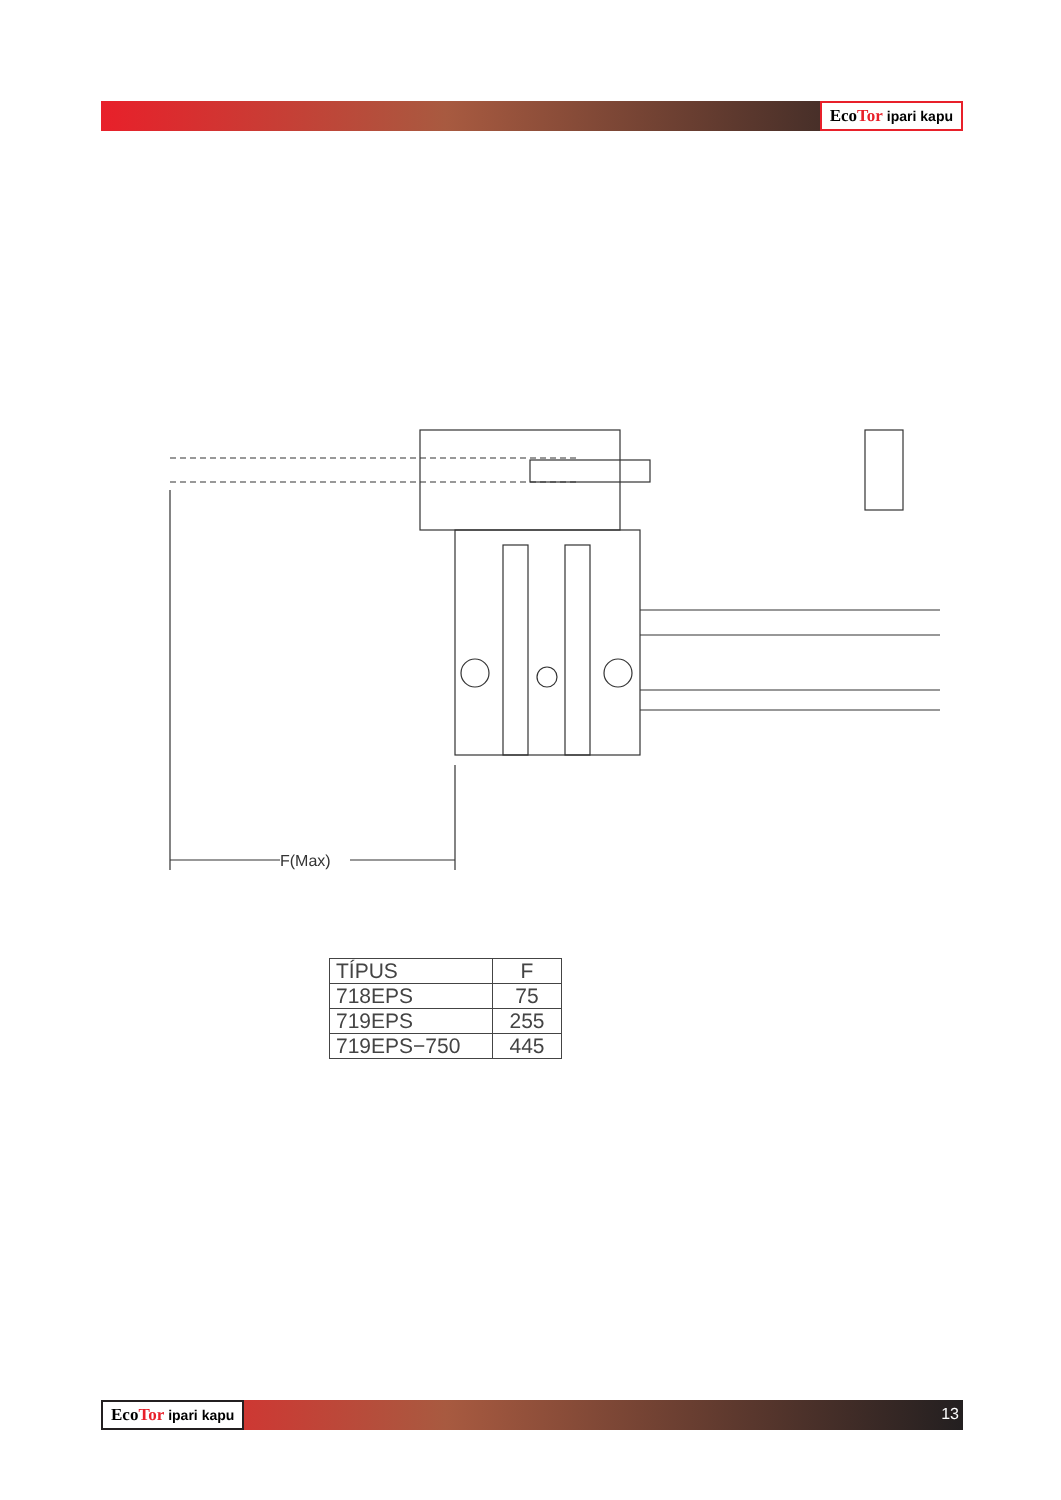EcoTor ipari kapu
F(Max)
| TÍPUS | F |
| --- | --- |
| 718EPS | 75 |
| 719EPS | 255 |
| 719EPS−750 | 445 |
EcoTor ipari kapu 13